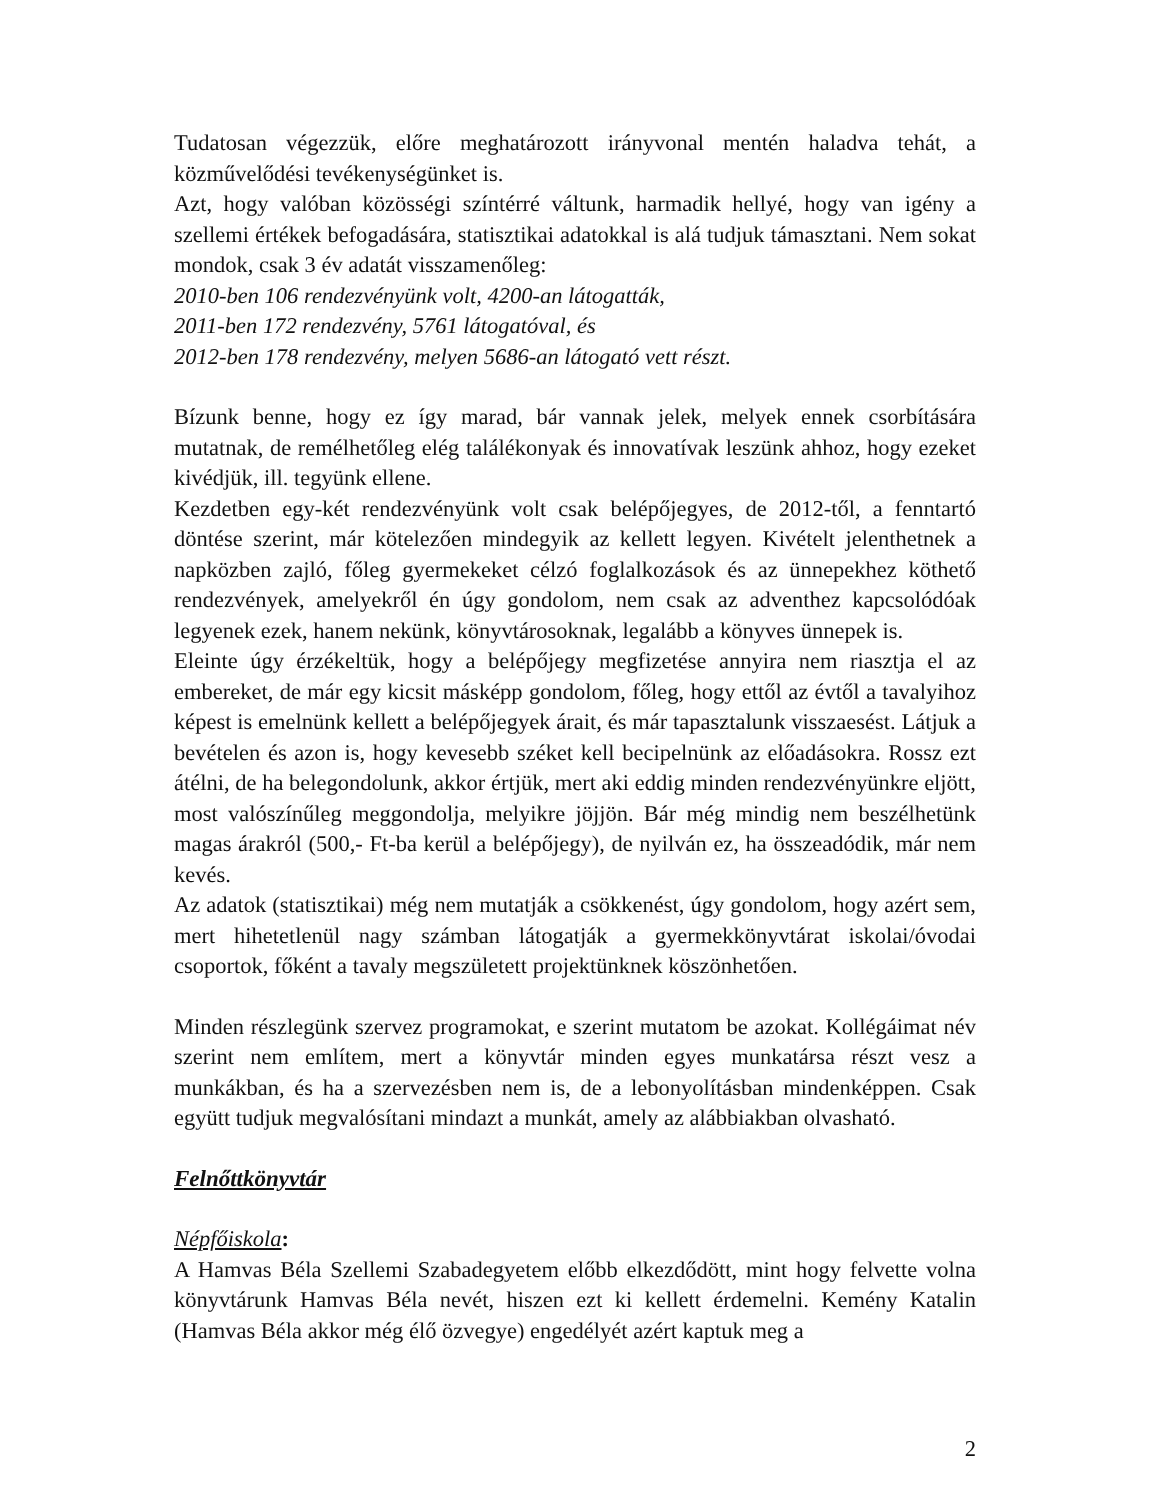Tudatosan végezzük, előre meghatározott irányvonal mentén haladva tehát, a közművelődési tevékenységünket is.
Azt, hogy valóban közösségi színtérré váltunk, harmadik hellyé, hogy van igény a szellemi értékek befogadására, statisztikai adatokkal is alá tudjuk támasztani. Nem sokat mondok, csak 3 év adatát visszamenőleg:
2010-ben 106 rendezvényünk volt, 4200-an látogatták,
2011-ben 172 rendezvény, 5761 látogatóval, és
2012-ben 178 rendezvény, melyen 5686-an látogató vett részt.
Bízunk benne, hogy ez így marad, bár vannak jelek, melyek ennek csorbítására mutatnak, de remélhetőleg elég találékonyak és innovatívak leszünk ahhoz, hogy ezeket kivédjük, ill. tegyünk ellene.
Kezdetben egy-két rendezvényünk volt csak belépőjegyes, de 2012-től, a fenntartó döntése szerint, már kötelezően mindegyik az kellett legyen. Kivételt jelenthetnek a napközben zajló, főleg gyermekeket célzó foglalkozások és az ünnepekhez köthető rendezvények, amelyekről én úgy gondolom, nem csak az adventhez kapcsolódóak legyenek ezek, hanem nekünk, könyvtárosoknak, legalább a könyves ünnepek is.
Eleinte úgy érzékeltük, hogy a belépőjegy megfizetése annyira nem riasztja el az embereket, de már egy kicsit másképp gondolom, főleg, hogy ettől az évtől a tavalyihoz képest is emelnünk kellett a belépőjegyek árait, és már tapasztalunk visszaesést. Látjuk a bevételen és azon is, hogy kevesebb széket kell becipelnünk az előadásokra. Rossz ezt átélni, de ha belegondolunk, akkor értjük, mert aki eddig minden rendezvényünkre eljött, most valószínűleg meggondolja, melyikre jöjjön. Bár még mindig nem beszélhetünk magas árakról (500,- Ft-ba kerül a belépőjegy), de nyilván ez, ha összeadódik, már nem kevés.
Az adatok (statisztikai) még nem mutatják a csökkenést, úgy gondolom, hogy azért sem, mert hihetetlenül nagy számban látogatják a gyermekkönyvtárat iskolai/óvodai csoportok, főként a tavaly megszületett projektünknek köszönhetően.
Minden részlegünk szervez programokat, e szerint mutatom be azokat. Kollégáimat név szerint nem említem, mert a könyvtár minden egyes munkatársa részt vesz a munkákban, és ha a szervezésben nem is, de a lebonyolításban mindenképpen. Csak együtt tudjuk megvalósítani mindazt a munkát, amely az alábbiakban olvasható.
Felnőttkönyvtár
Népfőiskola:
A Hamvas Béla Szellemi Szabadegyetem előbb elkezdődött, mint hogy felvette volna könyvtárunk Hamvas Béla nevét, hiszen ezt ki kellett érdemelni. Kemény Katalin (Hamvas Béla akkor még élő özvegye) engedélyét azért kaptuk meg a
2